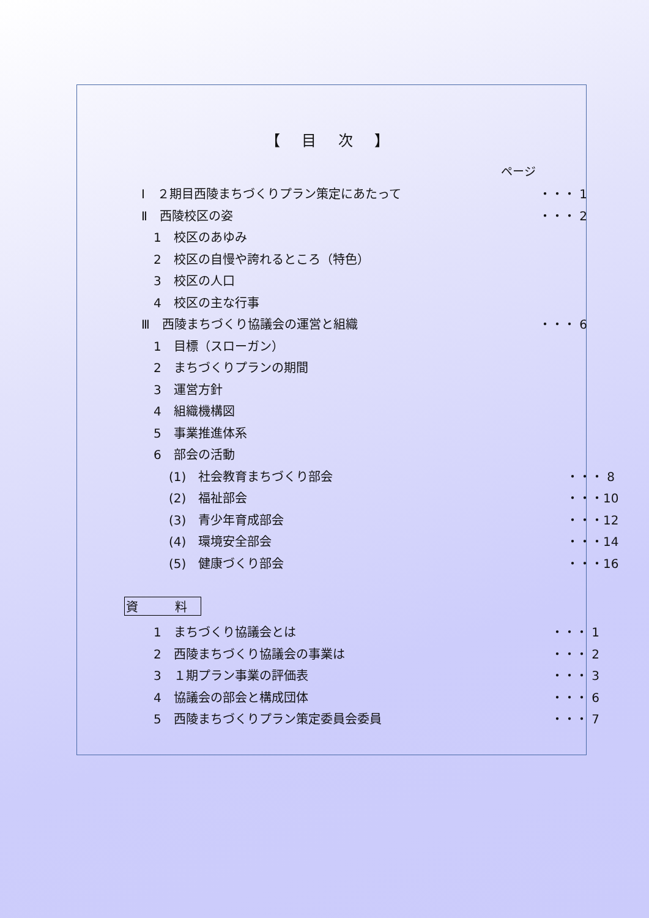【 目 次 】
ページ
Ⅰ　２期目西陵まちづくりプラン策定にあたって ・・・ 1
Ⅱ　西陵校区の姿 ・・・ 2
1　校区のあゆみ
2　校区の自慢や誇れるところ（特色）
3　校区の人口
4　校区の主な行事
Ⅲ　西陵まちづくり協議会の運営と組織 ・・・ 6
1　目標（スローガン）
2　まちづくりプランの期間
3　運営方針
4　組織機構図
5　事業推進体系
6　部会の活動
(1)　社会教育まちづくり部会 ・・・ 8
(2)　福祉部会 ・・・10
(3)　青少年育成部会 ・・・12
(4)　環境安全部会 ・・・14
(5)　健康づくり部会 ・・・16
資　料
1　まちづくり協議会とは ・・・ 1
2　西陵まちづくり協議会の事業は ・・・ 2
3　１期プラン事業の評価表 ・・・ 3
4　協議会の部会と構成団体 ・・・ 6
5　西陵まちづくりプラン策定委員会委員 ・・・ 7